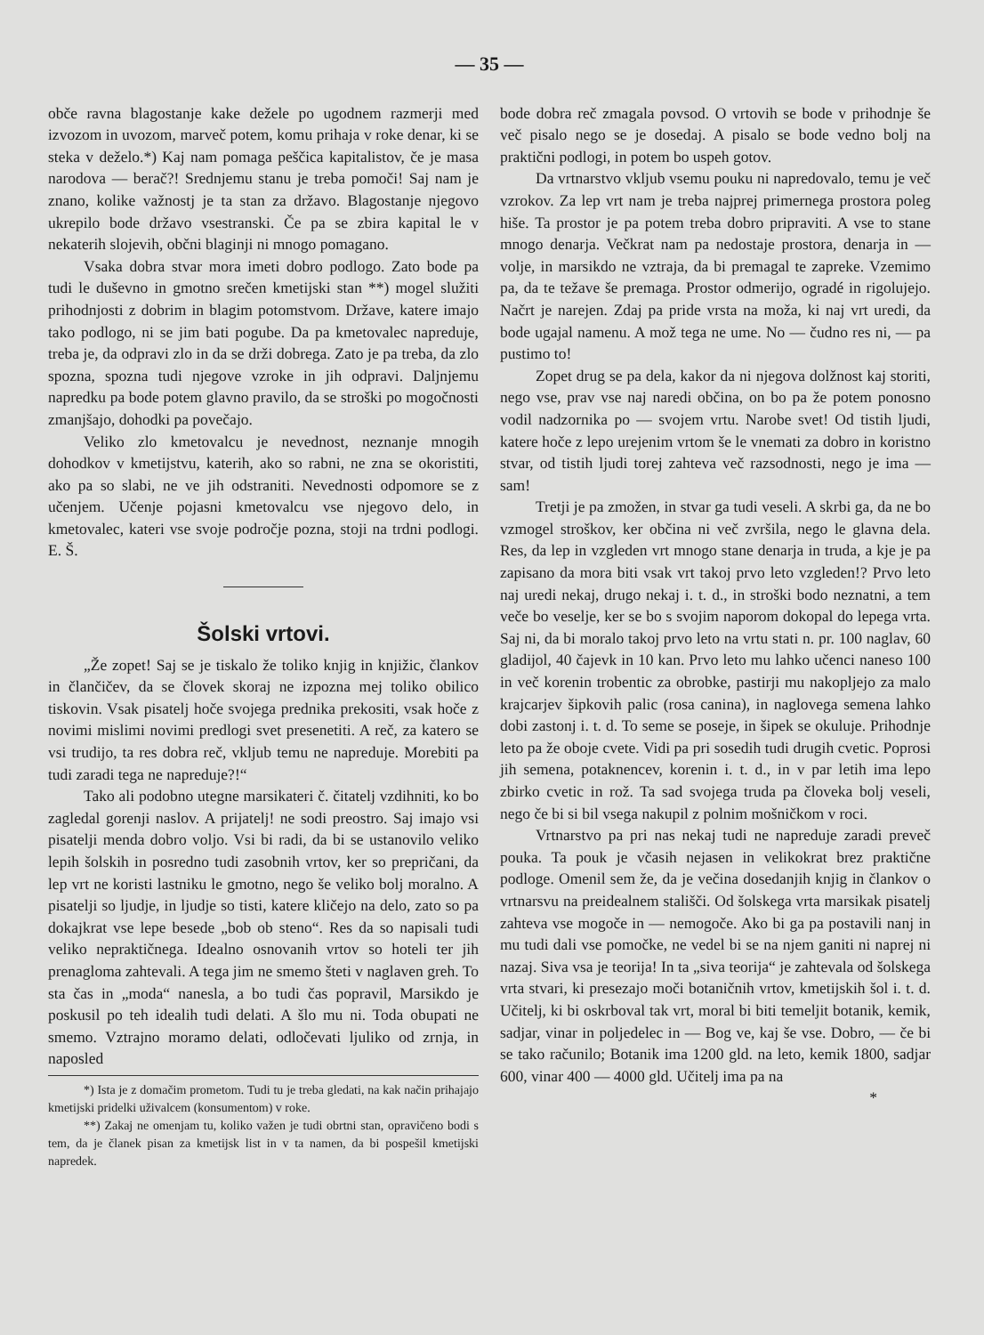— 35 —
obče ravna blagostanje kake dežele po ugodnem razmerji med izvozom in uvozom, marveč potem, komu prihaja v roke denar, ki se steka v deželo.*) Kaj nam pomaga peščica kapitalistov, če je masa narodova — berač?! Srednjemu stanu je treba pomoči! Saj nam je znano, kolike važnostj je ta stan za državo. Blagostanje njegovo ukrepilo bode državo vsestranski. Če pa se zbira kapital le v nekaterih slojevih, občni blaginji ni mnogo pomagano.
Vsaka dobra stvar mora imeti dobro podlogo. Zato bode pa tudi le duševno in gmotno srečen kmetijski stan **) mogel služiti prihodnjosti z dobrim in blagim potomstvom. Države, katere imajo tako podlogo, ni se jim bati pogube. Da pa kmetovalec napreduje, treba je, da odpravi zlo in da se drži dobrega. Zato je pa treba, da zlo spozna, spozna tudi njegove vzroke in jih odpravi. Daljnjemu napredku pa bode potem glavno pravilo, da se stroški po mogočnosti zmanjšajo, dohodki pa povečajo.
Veliko zlo kmetovalcu je nevednost, neznanje mnogih dohodkov v kmetijstvu, katerih, ako so rabni, ne zna se okoristiti, ako pa so slabi, ne ve jih odstraniti. Nevednosti odpomore se z učenjem. Učenje pojasni kmetovalcu vse njegovo delo, in kmetovalec, kateri vse svoje področje pozna, stoji na trdni podlogi. E. Š.
Šolski vrtovi.
„Že zopet! Saj se je tiskalo že toliko knjig in knjižic, člankov in člančičev, da se človek skoraj ne izpozna mej toliko obilico tiskovin. Vsak pisatelj hoče svojega prednika prekositi, vsak hoče z novimi mislimi novimi predlogi svet presenetiti. A reč, za katero se vsi trudijo, ta res dobra reč, vkljub temu ne napreduje. Morebiti pa tudi zaradi tega ne napreduje?!“
Tako ali podobno utegne marsikateri č. čitatelj vzdihniti, ko bo zagledal gorenji naslov. A prijatelj! ne sodi preostro. Saj imajo vsi pisatelji menda dobro voljo. Vsi bi radi, da bi se ustanovilo veliko lepih šolskih in posredno tudi zasobnih vrtov, ker so prepričani, da lep vrt ne koristi lastniku le gmotno, nego še veliko bolj moralno. A pisatelji so ljudje, in ljudje so tisti, katere kličejo na delo, zato so pa dokajkrat vse lepe besede „bob ob steno“. Res da so napisali tudi veliko nepraktičnega. Idealno osnovanih vrtov so hoteli ter jih prenagloma zahtevali. A tega jim ne smemo šteti v naglaven greh. To sta čas in „moda“ nanesla, a bo tudi čas popravil, Marsikdo je poskusil po teh idealih tudi delati. A šlo mu ni. Toda obupati ne smemo. Vztrajno moramo delati, odločevati ljuliko od zrnja, in naposled
*) Ista je z domačim prometom. Tudi tu je treba gledati, na kak način prihajajo kmetijski pridelki uživalcem (konsumentom) v roke.
**) Zakaj ne omenjam tu, koliko važen je tudi obrtni stan, opravičeno bodi s tem, da je članek pisan za kmetijsk list in v ta namen, da bi pospešil kmetijski napredek.
bode dobra reč zmagala povsod. O vrtovih se bode v prihodnje še več pisalo nego se je dosedaj. A pisalo se bode vedno bolj na praktični podlogi, in potem bo uspeh gotov.
Da vrtnarstvo vkljub vsemu pouku ni napredovalo, temu je več vzrokov. Za lep vrt nam je treba najprej primernega prostora poleg hiše. Ta prostor je pa potem treba dobro pripraviti. A vse to stane mnogo denarja. Večkrat nam pa nedostaje prostora, denarja in — volje, in marsikdo ne vztraja, da bi premagal te zapreke. Vzemimo pa, da te težave še premaga. Prostor odmerijo, ogradé in rigolujejo. Načrt je narejen. Zdaj pa pride vrsta na moža, ki naj vrt uredi, da bode ugajal namenu. A mož tega ne ume. No — čudno res ni, — pa pustimo to!
Zopet drug se pa dela, kakor da ni njegova dolžnost kaj storiti, nego vse, prav vse naj naredi občina, on bo pa že potem ponosno vodil nadzornika po — svojem vrtu. Narobe svet! Od tistih ljudi, katere hoče z lepo urejenim vrtom še le vnemati za dobro in koristno stvar, od tistih ljudi torej zahteva več razsodnosti, nego je ima — sam!
Tretji je pa zmožen, in stvar ga tudi veseli. A skrbi ga, da ne bo vzmogel stroškov, ker občina ni več zvršila, nego le glavna dela. Res, da lep in vzgleden vrt mnogo stane denarja in truda, a kje je pa zapisano da mora biti vsak vrt takoj prvo leto vzgleden!? Prvo leto naj uredi nekaj, drugo nekaj i. t. d., in stroški bodo neznatni, a tem veče bo veselje, ker se bo s svojim naporom dokopal do lepega vrta. Saj ni, da bi moralo takoj prvo leto na vrtu stati n. pr. 100 naglav, 60 gladijol, 40 čajevk in 10 kan. Prvo leto mu lahko učenci naneso 100 in več korenin trobentic za obrobke, pastirji mu nakopljejo za malo krajcarjev šipkovih palic (rosa canina), in naglovega semena lahko dobi zastonj i. t. d. To seme se poseje, in šipek se okuluje. Prihodnje leto pa že oboje cvete. Vidi pa pri sosedih tudi drugih cvetic. Poprosi jih semena, potaknencev, korenin i. t. d., in v par letih ima lepo zbirko cvetic in rož. Ta sad svojega truda pa človeka bolj veseli, nego če bi si bil vsega nakupil z polnim mošničkom v roci.
Vrtnarstvo pa pri nas nekaj tudi ne napreduje zaradi preveč pouka. Ta pouk je včasih nejasen in velikokrat brez praktične podloge. Omenil sem že, da je večina dosedanjih knjig in člankov o vrtnarsvu na preidealnem stališči. Od šolskega vrta marsikak pisatelj zahteva vse mogoče in — nemogoče. Ako bi ga pa postavili nanj in mu tudi dali vse pomočke, ne vedel bi se na njem ganiti ni naprej ni nazaj. Siva vsa je teorija! In ta „siva teorija“ je zahtevala od šolskega vrta stvari, ki presezajo moči botaničnih vrtov, kmetijskih šol i. t. d. Učitelj, ki bi oskrboval tak vrt, moral bi biti temeljit botanik, kemik, sadjar, vinar in poljedelec in — Bog ve, kaj še vse. Dobro, — če bi se tako računilo; Botanik ima 1200 gld. na leto, kemik 1800, sadjar 600, vinar 400 — 4000 gld. Učitelj ima pa na
*